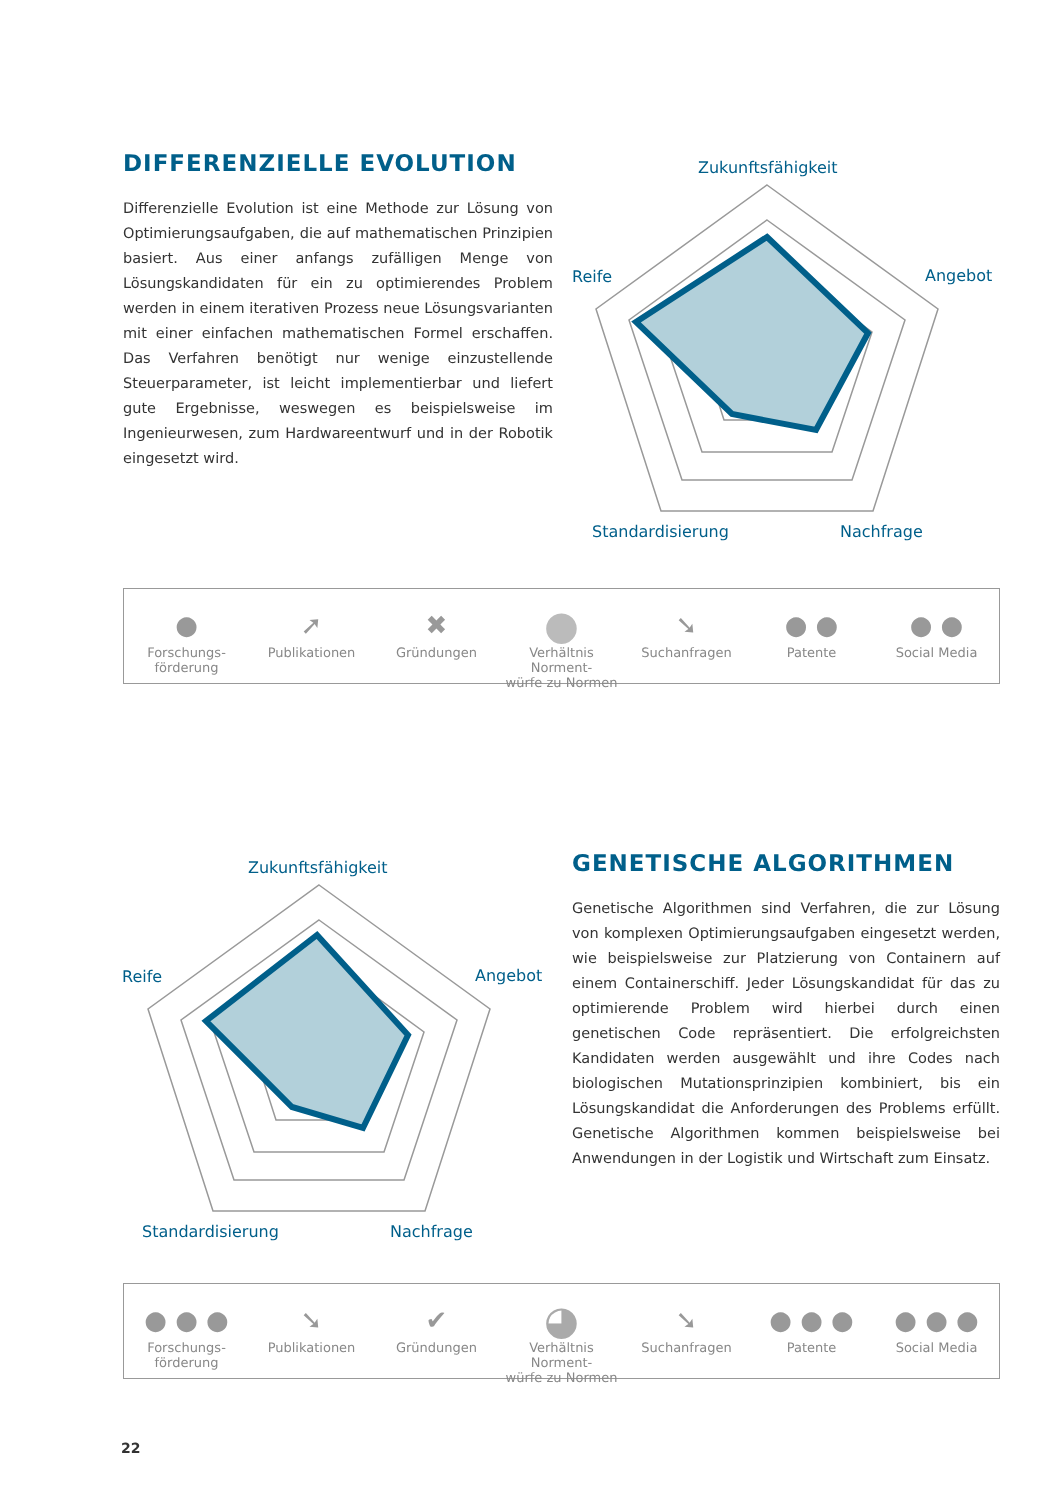DIFFERENZIELLE EVOLUTION
Differenzielle Evolution ist eine Methode zur Lösung von Optimierungsaufgaben, die auf mathematischen Prinzipien basiert. Aus einer anfangs zufälligen Menge von Lösungskandidaten für ein zu optimierendes Problem werden in einem iterativen Prozess neue Lösungsvarianten mit einer einfachen mathematischen Formel erschaffen. Das Verfahren benötigt nur wenige einzustellende Steuerparameter, ist leicht implementierbar und liefert gute Ergebnisse, weswegen es beispielsweise im Ingenieurwesen, zum Hardwareentwurf und in der Robotik eingesetzt wird.
Zukunftsfähigkeit
Reife
Angebot
Standardisierung
Nachfrage
●
Forschungs-
förderung
➚
Publikationen
✖
Gründungen
●
Verhältnis Norment-
würfe zu Normen
➘
Suchanfragen
● ●
Patente
● ●
Social Media
Zukunftsfähigkeit
Reife
Angebot
Standardisierung
Nachfrage
GENETISCHE ALGORITHMEN
Genetische Algorithmen sind Verfahren, die zur Lösung von komplexen Optimierungsaufgaben eingesetzt werden, wie beispielsweise zur Platzierung von Containern auf einem Containerschiff. Jeder Lösungskandidat für das zu optimierende Problem wird hierbei durch einen genetischen Code repräsentiert. Die erfolgreichsten Kandidaten werden ausgewählt und ihre Codes nach biologischen Mutationsprinzipien kombiniert, bis ein Lösungskandidat die Anforderungen des Problems erfüllt. Genetische Algorithmen kommen beispielsweise bei Anwendungen in der Logistik und Wirtschaft zum Einsatz.
● ● ●
Forschungs-
förderung
➘
Publikationen
✔
Gründungen
◕
Verhältnis Norment-
würfe zu Normen
➘
Suchanfragen
● ● ●
Patente
● ● ●
Social Media
22